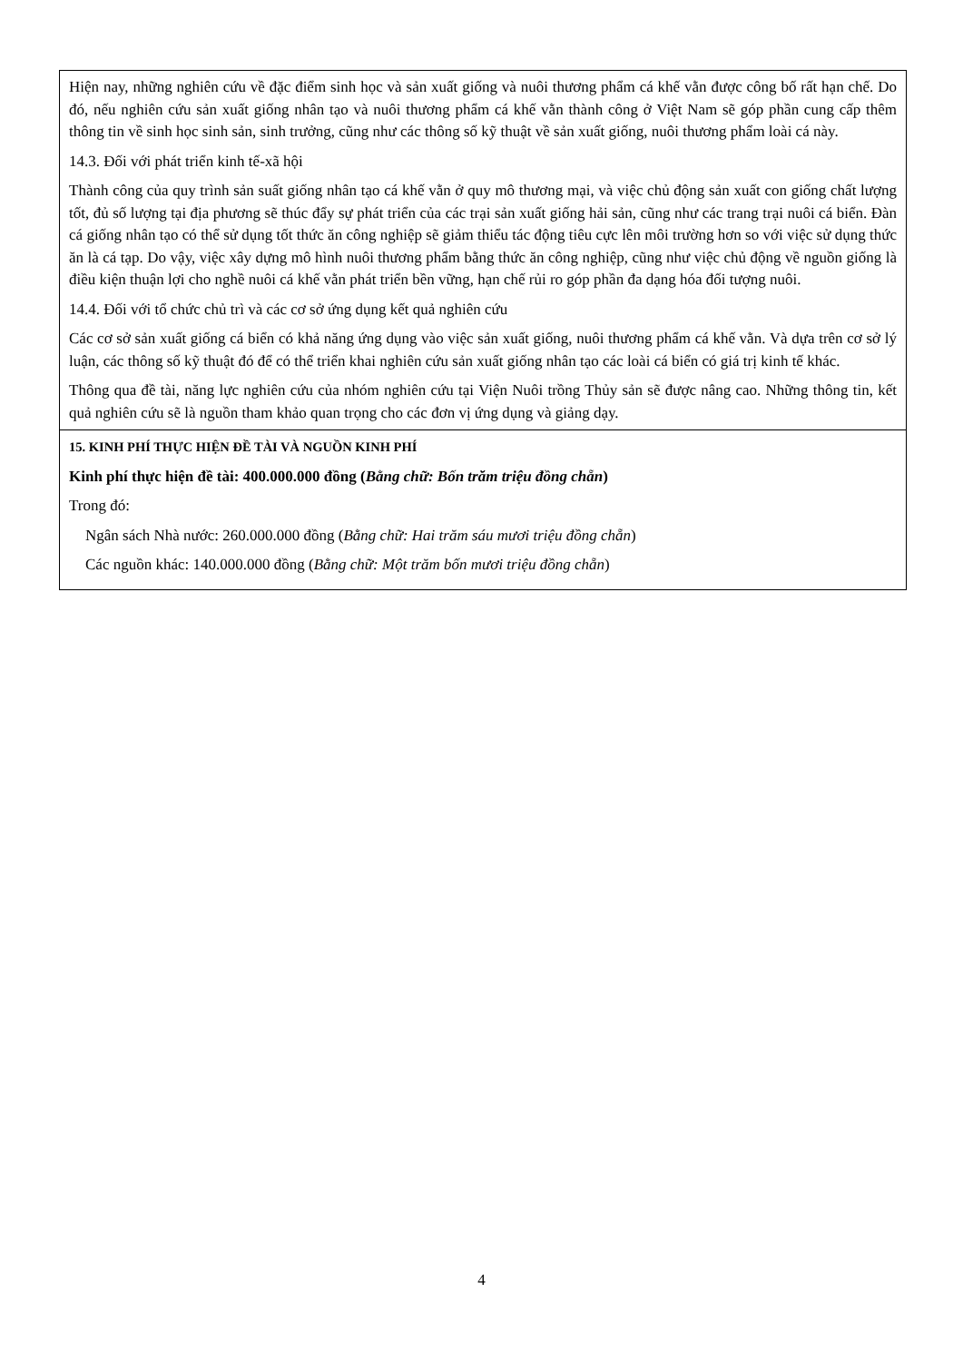Hiện nay, những nghiên cứu về đặc điểm sinh học và sản xuất giống và nuôi thương phẩm cá khế vằn được công bố rất hạn chế. Do đó, nếu nghiên cứu sản xuất giống nhân tạo và nuôi thương phẩm cá khế vằn thành công ở Việt Nam sẽ góp phần cung cấp thêm thông tin về sinh học sinh sản, sinh trưởng, cũng như các thông số kỹ thuật về sản xuất giống, nuôi thương phẩm loài cá này.
14.3. Đối với phát triển kinh tế-xã hội
Thành công của quy trình sản suất giống nhân tạo cá khế vằn ở quy mô thương mại, và việc chủ động sản xuất con giống chất lượng tốt, đủ số lượng tại địa phương sẽ thúc đẩy sự phát triển của các trại sản xuất giống hải sản, cũng như các trang trại nuôi cá biển. Đàn cá giống nhân tạo có thể sử dụng tốt thức ăn công nghiệp sẽ giảm thiểu tác động tiêu cực lên môi trường hơn so với việc sử dụng thức ăn là cá tạp. Do vậy, việc xây dựng mô hình nuôi thương phẩm bằng thức ăn công nghiệp, cũng như việc chủ động về nguồn giống là điều kiện thuận lợi cho nghề nuôi cá khế vằn phát triển bền vững, hạn chế rủi ro góp phần đa dạng hóa đối tượng nuôi.
14.4. Đối với tổ chức chủ trì và các cơ sở ứng dụng kết quả nghiên cứu
Các cơ sở sản xuất giống cá biển có khả năng ứng dụng vào việc sản xuất giống, nuôi thương phẩm cá khế vằn. Và dựa trên cơ sở lý luận, các thông số kỹ thuật đó để có thể triển khai nghiên cứu sản xuất giống nhân tạo các loài cá biển có giá trị kinh tế khác.
Thông qua đề tài, năng lực nghiên cứu của nhóm nghiên cứu tại Viện Nuôi trồng Thủy sản sẽ được nâng cao. Những thông tin, kết quả nghiên cứu sẽ là nguồn tham khảo quan trọng cho các đơn vị ứng dụng và giảng dạy.
15. KINH PHÍ THỰC HIỆN ĐỀ TÀI VÀ NGUỒN KINH PHÍ
Kinh phí thực hiện đề tài: 400.000.000 đồng (Bằng chữ: Bốn trăm triệu đồng chẵn)
Trong đó:
Ngân sách Nhà nước: 260.000.000 đồng (Bằng chữ: Hai trăm sáu mươi triệu đồng chẵn)
Các nguồn khác: 140.000.000 đồng (Bằng chữ: Một trăm bốn mươi triệu đồng chẵn)
4